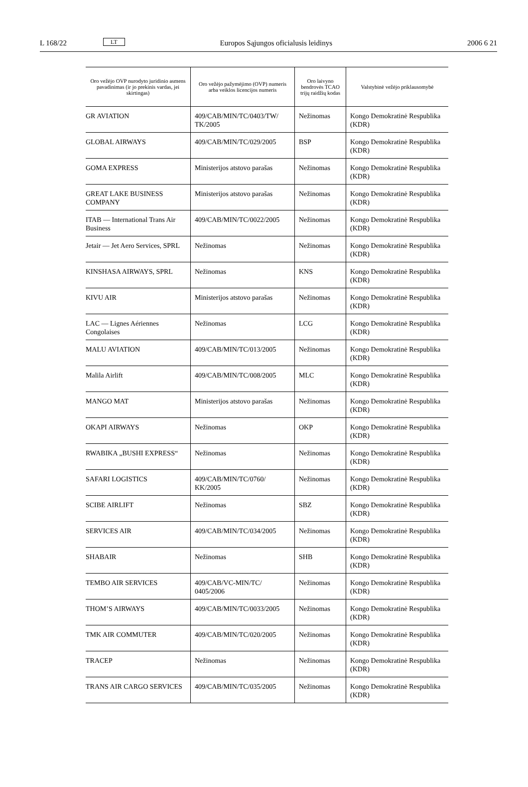L 168/22 LT Europos Sąjungos oficialusis leidinys 2006 6 21
| Oro vežėjo OVP nurodyto juridinio asmens pavadinimas (ir jo prekinis vardas, jei skirtingas) | Oro vežėjo pažymėjimo (OVP) numeris arba veiklos licencijos numeris | Oro laivyno bendrovės TCAO trijų raidžių kodas | Valstybinė vežėjo priklausomybė |
| --- | --- | --- | --- |
| GR AVIATION | 409/CAB/MIN/TC/0403/TW/ TK/2005 | Nežinomas | Kongo Demokratinė Respublika (KDR) |
| GLOBAL AIRWAYS | 409/CAB/MIN/TC/029/2005 | BSP | Kongo Demokratinė Respublika (KDR) |
| GOMA EXPRESS | Ministerijos atstovo parašas | Nežinomas | Kongo Demokratinė Respublika (KDR) |
| GREAT LAKE BUSINESS COMPANY | Ministerijos atstovo parašas | Nežinomas | Kongo Demokratinė Respublika (KDR) |
| ITAB — International Trans Air Business | 409/CAB/MIN/TC/0022/2005 | Nežinomas | Kongo Demokratinė Respublika (KDR) |
| Jetair — Jet Aero Services, SPRL | Nežinomas | Nežinomas | Kongo Demokratinė Respublika (KDR) |
| KINSHASA AIRWAYS, SPRL | Nežinomas | KNS | Kongo Demokratinė Respublika (KDR) |
| KIVU AIR | Ministerijos atstovo parašas | Nežinomas | Kongo Demokratinė Respublika (KDR) |
| LAC — Lignes Aériennes Congolaises | Nežinomas | LCG | Kongo Demokratinė Respublika (KDR) |
| MALU AVIATION | 409/CAB/MIN/TC/013/2005 | Nežinomas | Kongo Demokratinė Respublika (KDR) |
| Malila Airlift | 409/CAB/MIN/TC/008/2005 | MLC | Kongo Demokratinė Respublika (KDR) |
| MANGO MAT | Ministerijos atstovo parašas | Nežinomas | Kongo Demokratinė Respublika (KDR) |
| OKAPI AIRWAYS | Nežinomas | OKP | Kongo Demokratinė Respublika (KDR) |
| RWABIKA „BUSHI EXPRESS“ | Nežinomas | Nežinomas | Kongo Demokratinė Respublika (KDR) |
| SAFARI LOGISTICS | 409/CAB/MIN/TC/0760/ KK/2005 | Nežinomas | Kongo Demokratinė Respublika (KDR) |
| SCIBE AIRLIFT | Nežinomas | SBZ | Kongo Demokratinė Respublika (KDR) |
| SERVICES AIR | 409/CAB/MIN/TC/034/2005 | Nežinomas | Kongo Demokratinė Respublika (KDR) |
| SHABAIR | Nežinomas | SHB | Kongo Demokratinė Respublika (KDR) |
| TEMBO AIR SERVICES | 409/CAB/VC-MIN/TC/ 0405/2006 | Nežinomas | Kongo Demokratinė Respublika (KDR) |
| THOM’S AIRWAYS | 409/CAB/MIN/TC/0033/2005 | Nežinomas | Kongo Demokratinė Respublika (KDR) |
| TMK AIR COMMUTER | 409/CAB/MIN/TC/020/2005 | Nežinomas | Kongo Demokratinė Respublika (KDR) |
| TRACEP | Nežinomas | Nežinomas | Kongo Demokratinė Respublika (KDR) |
| TRANS AIR CARGO SERVICES | 409/CAB/MIN/TC/035/2005 | Nežinomas | Kongo Demokratinė Respublika (KDR) |